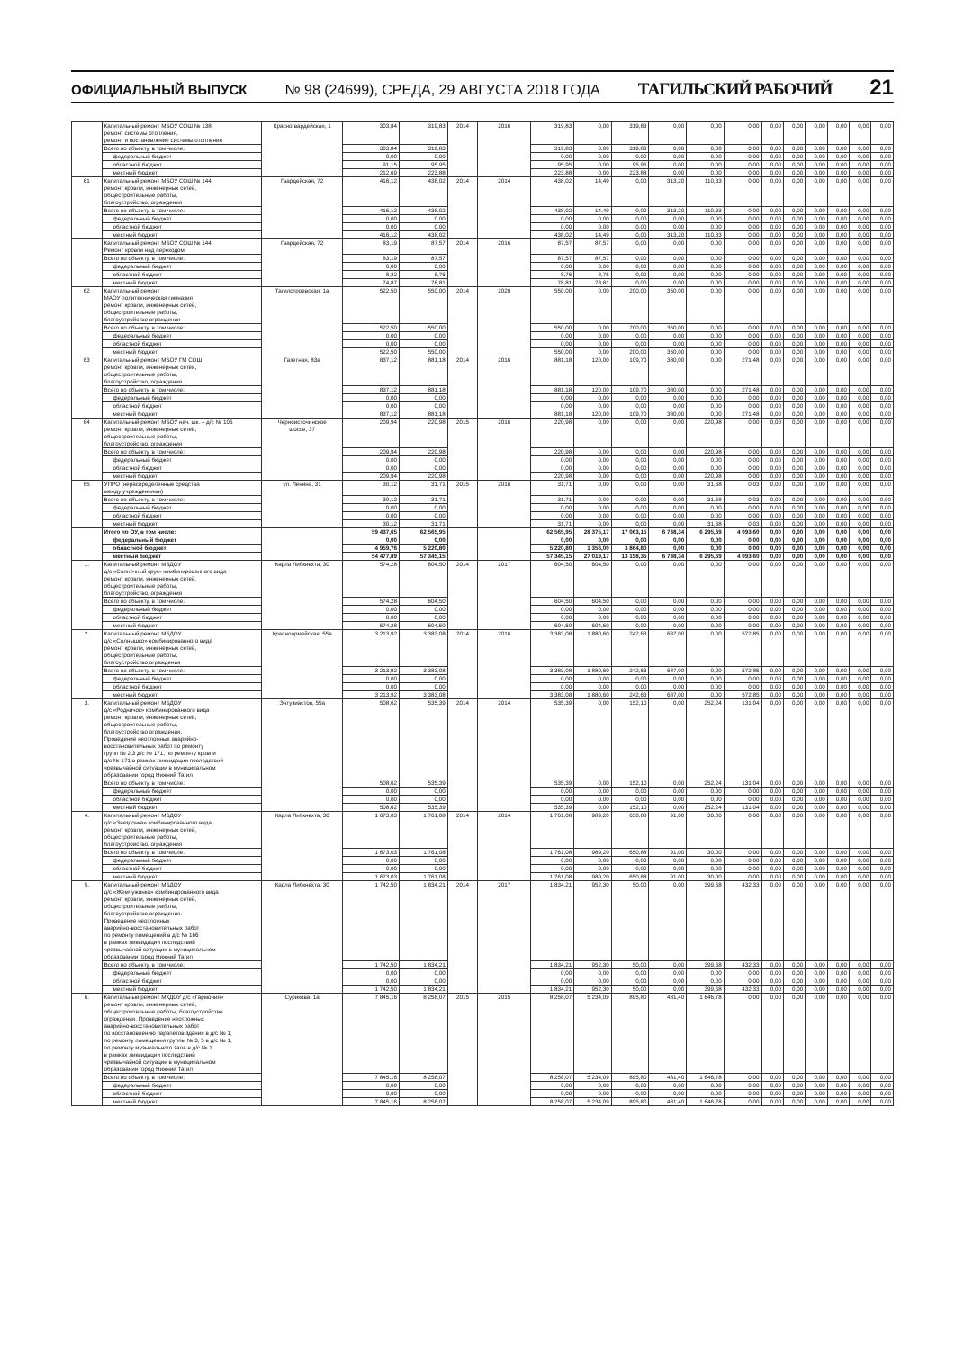ОФИЦИАЛЬНЫЙ ВЫПУСК № 98 (24699), СРЕДА, 29 АВГУСТА 2018 ГОДА ТАГИЛЬСКИЙ РАБОЧИЙ 21
| | Капитальный ремонт МБОУ СОШ № 138 ремонт системы отопления, ремонт и востановление системы отопления | Красногвардейская, 1 | 303,84 | 319,83 | 2014 | 2016 | 319,83 | 0,00 | 319,83 | 0,00 | 0,00 | 0,00 | 0,00 | 0,00 | 0,00 | 0,00 | 0,00 | 0,00 |
| | Всего по объекту, в том числе: | | 303,84 | 319,83 | | | 319,83 | 0,00 | 319,83 | 0,00 | 0,00 | 0,00 | 0,00 | 0,00 | 0,00 | 0,00 | 0,00 | 0,00 |
| | федеральный бюджет | | 0,00 | 0,00 | | | 0,00 | 0,00 | 0,00 | 0,00 | 0,00 | 0,00 | 0,00 | 0,00 | 0,00 | 0,00 | 0,00 | 0,00 |
| | областной бюджет | | 91,15 | 95,95 | | | 95,95 | 0,00 | 95,95 | 0,00 | 0,00 | 0,00 | 0,00 | 0,00 | 0,00 | 0,00 | 0,00 | 0,00 |
| | местный бюджет | | 212,69 | 223,88 | | | 223,88 | 0,00 | 223,88 | 0,00 | 0,00 | 0,00 | 0,00 | 0,00 | 0,00 | 0,00 | 0,00 | 0,00 |
| 61 | Капитальный ремонт МБОУ СОШ № 144 ремонт кровли, инженерных сетей, общестроительные работы, благоустройство, ограждения | Гвардейская, 72 | 416,12 | 438,02 | 2014 | 2014 | 438,02 | 14,49 | 0,00 | 313,20 | 110,33 | 0,00 | 0,00 | 0,00 | 0,00 | 0,00 | 0,00 | 0,00 |
| | Всего по объекту, в том числе: | | 416,12 | 438,02 | | | 438,02 | 14,49 | 0,00 | 313,20 | 110,33 | 0,00 | 0,00 | 0,00 | 0,00 | 0,00 | 0,00 | 0,00 |
| | федеральный бюджет | | 0,00 | 0,00 | | | 0,00 | 0,00 | 0,00 | 0,00 | 0,00 | 0,00 | 0,00 | 0,00 | 0,00 | 0,00 | 0,00 | 0,00 |
| | областной бюджет | | 0,00 | 0,00 | | | 0,00 | 0,00 | 0,00 | 0,00 | 0,00 | 0,00 | 0,00 | 0,00 | 0,00 | 0,00 | 0,00 | 0,00 |
| | местный бюджет | | 416,12 | 438,02 | | | 438,02 | 14,49 | 0,00 | 313,20 | 110,33 | 0,00 | 0,00 | 0,00 | 0,00 | 0,00 | 0,00 | 0,00 |
| | Капитальный ремонт МБОУ СОШ № 144 Ремонт кровли над переходом | Гвардейская, 72 | 83,19 | 87,57 | 2014 | 2016 | 87,57 | 87,57 | 0,00 | 0,00 | 0,00 | 0,00 | 0,00 | 0,00 | 0,00 | 0,00 | 0,00 | 0,00 |
| | Всего по объекту, в том числе: | | 83,19 | 87,57 | | | 87,57 | 87,57 | 0,00 | 0,00 | 0,00 | 0,00 | 0,00 | 0,00 | 0,00 | 0,00 | 0,00 | 0,00 |
| | федеральный бюджет | | 0,00 | 0,00 | | | 0,00 | 0,00 | 0,00 | 0,00 | 0,00 | 0,00 | 0,00 | 0,00 | 0,00 | 0,00 | 0,00 | 0,00 |
| | областной бюджет | | 8,32 | 8,76 | | | 8,76 | 8,76 | 0,00 | 0,00 | 0,00 | 0,00 | 0,00 | 0,00 | 0,00 | 0,00 | 0,00 | 0,00 |
| | местный бюджет | | 74,87 | 78,81 | | | 78,81 | 78,81 | 0,00 | 0,00 | 0,00 | 0,00 | 0,00 | 0,00 | 0,00 | 0,00 | 0,00 | 0,00 |
| 62 | Капитальный ремонт МАОУ политехническая гимназия ремонт кровли, инженерных сетей, общестроительные работы, благоустройство ограждения | Тагилстроевская, 1а | 522,50 | 550,00 | 2014 | 2020 | 550,00 | 0,00 | 200,00 | 350,00 | 0,00 | 0,00 | 0,00 | 0,00 | 0,00 | 0,00 | 0,00 | 0,00 |
| | Всего по объекту, в том числе: | | 522,50 | 550,00 | | | 550,00 | 0,00 | 200,00 | 350,00 | 0,00 | 0,00 | 0,00 | 0,00 | 0,00 | 0,00 | 0,00 | 0,00 |
| | федеральный бюджет | | 0,00 | 0,00 | | | 0,00 | 0,00 | 0,00 | 0,00 | 0,00 | 0,00 | 0,00 | 0,00 | 0,00 | 0,00 | 0,00 | 0,00 |
| | областной бюджет | | 0,00 | 0,00 | | | 0,00 | 0,00 | 0,00 | 0,00 | 0,00 | 0,00 | 0,00 | 0,00 | 0,00 | 0,00 | 0,00 | 0,00 |
| | местный бюджет | | 522,50 | 550,00 | | | 550,00 | 0,00 | 200,00 | 350,00 | 0,00 | 0,00 | 0,00 | 0,00 | 0,00 | 0,00 | 0,00 | 0,00 |
| 63 | Капитальный ремонт МБОУ ГМ СОШ ремонт кровли, инженерных сетей, общестроительные работы, благоустройство, ограждения. | Газетная, 83а | 837,12 | 881,18 | 2014 | 2016 | 881,18 | 120,00 | 109,70 | 380,00 | 0,00 | 271,48 | 0,00 | 0,00 | 0,00 | 0,00 | 0,00 | 0,00 |
| | Всего по объекту, в том числе: | | 837,12 | 881,18 | | | 881,18 | 120,00 | 109,70 | 380,00 | 0,00 | 271,48 | 0,00 | 0,00 | 0,00 | 0,00 | 0,00 | 0,00 |
| | федеральный бюджет | | 0,00 | 0,00 | | | 0,00 | 0,00 | 0,00 | 0,00 | 0,00 | 0,00 | 0,00 | 0,00 | 0,00 | 0,00 | 0,00 | 0,00 |
| | областной бюджет | | 0,00 | 0,00 | | | 0,00 | 0,00 | 0,00 | 0,00 | 0,00 | 0,00 | 0,00 | 0,00 | 0,00 | 0,00 | 0,00 | 0,00 |
| | местный бюджет | | 837,12 | 881,18 | | | 881,18 | 120,00 | 109,70 | 380,00 | 0,00 | 271,48 | 0,00 | 0,00 | 0,00 | 0,00 | 0,00 | 0,00 |
| 64 | Капитальный ремонт МБОУ нач. шк. – д/с № 105 ремонт кровли, инженерных сетей, общестроительные работы, благоустройство, ограждения | Черноисточинское шоссе, 37 | 209,94 | 220,98 | 2015 | 2016 | 220,98 | 0,00 | 0,00 | 0,00 | 220,98 | 0,00 | 0,00 | 0,00 | 0,00 | 0,00 | 0,00 | 0,00 |
| | Всего по объекту, в том числе: | | 209,94 | 220,98 | | | 220,98 | 0,00 | 0,00 | 0,00 | 220,98 | 0,00 | 0,00 | 0,00 | 0,00 | 0,00 | 0,00 | 0,00 |
| | федеральный бюджет | | 0,00 | 0,00 | | | 0,00 | 0,00 | 0,00 | 0,00 | 0,00 | 0,00 | 0,00 | 0,00 | 0,00 | 0,00 | 0,00 | 0,00 |
| | областной бюджет | | 0,00 | 0,00 | | | 0,00 | 0,00 | 0,00 | 0,00 | 0,00 | 0,00 | 0,00 | 0,00 | 0,00 | 0,00 | 0,00 | 0,00 |
| | местный бюджет | | 209,94 | 220,98 | | | 220,98 | 0,00 | 0,00 | 0,00 | 220,98 | 0,00 | 0,00 | 0,00 | 0,00 | 0,00 | 0,00 | 0,00 |
| 65 | УПРО (нераспределенные средства между учреждениями) | ул. Ленина, 31 | 30,12 | 31,71 | 2015 | 2016 | 31,71 | 0,00 | 0,00 | 0,00 | 31,68 | 0,03 | 0,00 | 0,00 | 0,00 | 0,00 | 0,00 | 0,00 |
| | Всего по объекту, в том числе: | | 30,12 | 31,71 | | | 31,71 | 0,00 | 0,00 | 0,00 | 31,68 | 0,03 | 0,00 | 0,00 | 0,00 | 0,00 | 0,00 | 0,00 |
| | федеральный бюджет | | 0,00 | 0,00 | | | 0,00 | 0,00 | 0,00 | 0,00 | 0,00 | 0,00 | 0,00 | 0,00 | 0,00 | 0,00 | 0,00 | 0,00 |
| | областной бюджет | | 0,00 | 0,00 | | | 0,00 | 0,00 | 0,00 | 0,00 | 0,00 | 0,00 | 0,00 | 0,00 | 0,00 | 0,00 | 0,00 | 0,00 |
| | местный бюджет | | 30,12 | 31,71 | | | 31,71 | 0,00 | 0,00 | 0,00 | 31,68 | 0,03 | 0,00 | 0,00 | 0,00 | 0,00 | 0,00 | 0,00 |
| | Итого по ОУ, в том числе: | | 59 437,65 | 62 565,95 | | | 62 565,95 | 28 375,17 | 17 063,15 | 6 738,34 | 6 295,69 | 4 093,60 | 0,00 | 0,00 | 0,00 | 0,00 | 0,00 | 0,00 |
| | федеральный бюджет | | 0,00 | 0,00 | | | 0,00 | 0,00 | 0,00 | 0,00 | 0,00 | 0,00 | 0,00 | 0,00 | 0,00 | 0,00 | 0,00 | 0,00 |
| | областной бюджет | | 4 959,76 | 5 220,80 | | | 5 220,80 | 1 356,00 | 3 864,80 | 0,00 | 0,00 | 0,00 | 0,00 | 0,00 | 0,00 | 0,00 | 0,00 | 0,00 |
| | местный бюджет | | 54 477,89 | 57 345,15 | | | 57 345,15 | 27 019,17 | 13 198,35 | 6 738,34 | 6 295,69 | 4 093,60 | 0,00 | 0,00 | 0,00 | 0,00 | 0,00 | 0,00 |
| 1. | Капитальный ремонт МБДОУ д/с «Солнечный круг» комбинированного вида ремонт кровли, инженерных сетей, общестроительные работы, благоустройство, ограждения | Карла Либкнехта, 30 | 574,28 | 604,50 | 2014 | 2017 | 604,50 | 604,50 | 0,00 | 0,00 | 0,00 | 0,00 | 0,00 | 0,00 | 0,00 | 0,00 | 0,00 | 0,00 |
| | Всего по объекту, в том числе: | | 574,28 | 604,50 | | | 604,50 | 604,50 | 0,00 | 0,00 | 0,00 | 0,00 | 0,00 | 0,00 | 0,00 | 0,00 | 0,00 | 0,00 |
| | федеральный бюджет | | 0,00 | 0,00 | | | 0,00 | 0,00 | 0,00 | 0,00 | 0,00 | 0,00 | 0,00 | 0,00 | 0,00 | 0,00 | 0,00 | 0,00 |
| | областной бюджет | | 0,00 | 0,00 | | | 0,00 | 0,00 | 0,00 | 0,00 | 0,00 | 0,00 | 0,00 | 0,00 | 0,00 | 0,00 | 0,00 | 0,00 |
| | местный бюджет | | 574,28 | 604,50 | | | 604,50 | 604,50 | 0,00 | 0,00 | 0,00 | 0,00 | 0,00 | 0,00 | 0,00 | 0,00 | 0,00 | 0,00 |
| 2. | Капитальный ремонт МБДОУ д/с «Солнышко» комбинированного вида ремонт кровли, инженерных сетей, общестроительные работы, благоустройство ограждения | Красноармейская, 55а | 3 213,92 | 3 383,08 | 2014 | 2016 | 3 383,08 | 1 880,60 | 242,63 | 687,00 | 0,00 | 572,85 | 0,00 | 0,00 | 0,00 | 0,00 | 0,00 | 0,00 |
| | Всего по объекту, в том числе: | | 3 213,92 | 3 383,08 | | | 3 383,08 | 1 880,60 | 242,63 | 687,00 | 0,00 | 572,85 | 0,00 | 0,00 | 0,00 | 0,00 | 0,00 | 0,00 |
| | федеральный бюджет | | 0,00 | 0,00 | | | 0,00 | 0,00 | 0,00 | 0,00 | 0,00 | 0,00 | 0,00 | 0,00 | 0,00 | 0,00 | 0,00 | 0,00 |
| | областной бюджет | | 0,00 | 0,00 | | | 0,00 | 0,00 | 0,00 | 0,00 | 0,00 | 0,00 | 0,00 | 0,00 | 0,00 | 0,00 | 0,00 | 0,00 |
| | местный бюджет | | 3 213,92 | 3 383,08 | | | 3 383,08 | 1 880,60 | 242,63 | 687,00 | 0,00 | 572,85 | 0,00 | 0,00 | 0,00 | 0,00 | 0,00 | 0,00 |
| 3. | Капитальный ремонт МБДОУ д/с «Родничок» комбинированного вида ремонт кровли, инженерных сетей, общестроительные работы, благоустройство ограждения. Проведение неотложных аварийно- восстановительных работ по ремонту групп № 2,3 д/с № 171, по ремонту кровли д/с № 171 в рамках ликвидации последствий чрезвычайной ситуации в муниципальном образовании город Нижний Тагил | Энтузиастов, 55а | 508,62 | 535,39 | 2014 | 2014 | 535,39 | 0,00 | 152,10 | 0,00 | 252,24 | 131,04 | 0,00 | 0,00 | 0,00 | 0,00 | 0,00 | 0,00 |
| | Всего по объекту, в том числе: | | 508,62 | 535,39 | | | 535,39 | 0,00 | 152,10 | 0,00 | 252,24 | 131,04 | 0,00 | 0,00 | 0,00 | 0,00 | 0,00 | 0,00 |
| | федеральный бюджет | | 0,00 | 0,00 | | | 0,00 | 0,00 | 0,00 | 0,00 | 0,00 | 0,00 | 0,00 | 0,00 | 0,00 | 0,00 | 0,00 | 0,00 |
| | областной бюджет | | 0,00 | 0,00 | | | 0,00 | 0,00 | 0,00 | 0,00 | 0,00 | 0,00 | 0,00 | 0,00 | 0,00 | 0,00 | 0,00 | 0,00 |
| | местный бюджет | | 508,62 | 535,39 | | | 535,39 | 0,00 | 152,10 | 0,00 | 252,24 | 131,04 | 0,00 | 0,00 | 0,00 | 0,00 | 0,00 | 0,00 |
| 4. | Капитальный ремонт МБДОУ д/с «Звездочка» комбинированного вида ремонт кровли, инженерных сетей, общестроительные работы, благоустройство, ограждения | Карла Либкнехта, 30 | 1 673,03 | 1 761,08 | 2014 | 2014 | 1 761,08 | 989,20 | 650,88 | 91,00 | 30,00 | 0,00 | 0,00 | 0,00 | 0,00 | 0,00 | 0,00 | 0,00 |
| | Всего по объекту, в том числе: | | 1 673,03 | 1 761,08 | | | 1 761,08 | 989,20 | 650,88 | 91,00 | 30,00 | 0,00 | 0,00 | 0,00 | 0,00 | 0,00 | 0,00 | 0,00 |
| | федеральный бюджет | | 0,00 | 0,00 | | | 0,00 | 0,00 | 0,00 | 0,00 | 0,00 | 0,00 | 0,00 | 0,00 | 0,00 | 0,00 | 0,00 | 0,00 |
| | областной бюджет | | 0,00 | 0,00 | | | 0,00 | 0,00 | 0,00 | 0,00 | 0,00 | 0,00 | 0,00 | 0,00 | 0,00 | 0,00 | 0,00 | 0,00 |
| | местный бюджет | | 1 673,03 | 1 761,08 | | | 1 761,08 | 989,20 | 650,88 | 91,00 | 30,00 | 0,00 | 0,00 | 0,00 | 0,00 | 0,00 | 0,00 | 0,00 |
| 5. | Капитальный ремонт МБДОУ д/с «Жемчужинка» комбинированного вида ремонт кровли, инженерных сетей, общестроительные работы, благоустройство ограждения. Проведение неотложных аварийно-восстановительных работ по ремонту помещений в д/с № 166 в рамках ликвидации последствий чрезвычайной ситуации в муниципальном образовании город Нижний Тагил | Карла Либкнехта, 30 | 1 742,50 | 1 834,21 | 2014 | 2017 | 1 834,21 | 952,30 | 50,00 | 0,00 | 399,58 | 432,33 | 0,00 | 0,00 | 0,00 | 0,00 | 0,00 | 0,00 |
| | Всего по объекту, в том числе: | | 1 742,50 | 1 834,21 | | | 1 834,21 | 952,30 | 50,00 | 0,00 | 399,58 | 432,33 | 0,00 | 0,00 | 0,00 | 0,00 | 0,00 | 0,00 |
| | федеральный бюджет | | 0,00 | 0,00 | | | 0,00 | 0,00 | 0,00 | 0,00 | 0,00 | 0,00 | 0,00 | 0,00 | 0,00 | 0,00 | 0,00 | 0,00 |
| | областной бюджет | | 0,00 | 0,00 | | | 0,00 | 0,00 | 0,00 | 0,00 | 0,00 | 0,00 | 0,00 | 0,00 | 0,00 | 0,00 | 0,00 | 0,00 |
| | местный бюджет | | 1 742,50 | 1 834,21 | | | 1 834,21 | 952,30 | 50,00 | 0,00 | 399,58 | 432,33 | 0,00 | 0,00 | 0,00 | 0,00 | 0,00 | 0,00 |
| 6. | Капитальный ремонт МКДОУ д/с «Гармония» ремонт кровли, инженерных сетей, общестроительные работы, благоустройство ограждения. Проведение неотложных аварийно-восстановительных работ по восстановлению парапетов здания в д/с № 1, по ремонту помещения группы № 3, 5 в д/с № 1, по ремонту музыкального зала в д/с № 1 в рамках ликвидации последствий чрезвычайной ситуации в муниципальном образовании город Нижний Тагил | Сурикова, 1а | 7 845,16 | 8 258,07 | 2015 | 2015 | 8 258,07 | 5 234,09 | 895,80 | 481,40 | 1 646,78 | 0,00 | 0,00 | 0,00 | 0,00 | 0,00 | 0,00 | 0,00 |
| | Всего по объекту, в том числе: | | 7 845,16 | 8 258,07 | | | 8 258,07 | 5 234,09 | 895,80 | 481,40 | 1 646,78 | 0,00 | 0,00 | 0,00 | 0,00 | 0,00 | 0,00 | 0,00 |
| | федеральный бюджет | | 0,00 | 0,00 | | | 0,00 | 0,00 | 0,00 | 0,00 | 0,00 | 0,00 | 0,00 | 0,00 | 0,00 | 0,00 | 0,00 | 0,00 |
| | областной бюджет | | 0,00 | 0,00 | | | 0,00 | 0,00 | 0,00 | 0,00 | 0,00 | 0,00 | 0,00 | 0,00 | 0,00 | 0,00 | 0,00 | 0,00 |
| | местный бюджет | | 7 845,16 | 8 258,07 | | | 8 258,07 | 5 234,09 | 895,80 | 481,40 | 1 646,78 | 0,00 | 0,00 | 0,00 | 0,00 | 0,00 | 0,00 | 0,00 |